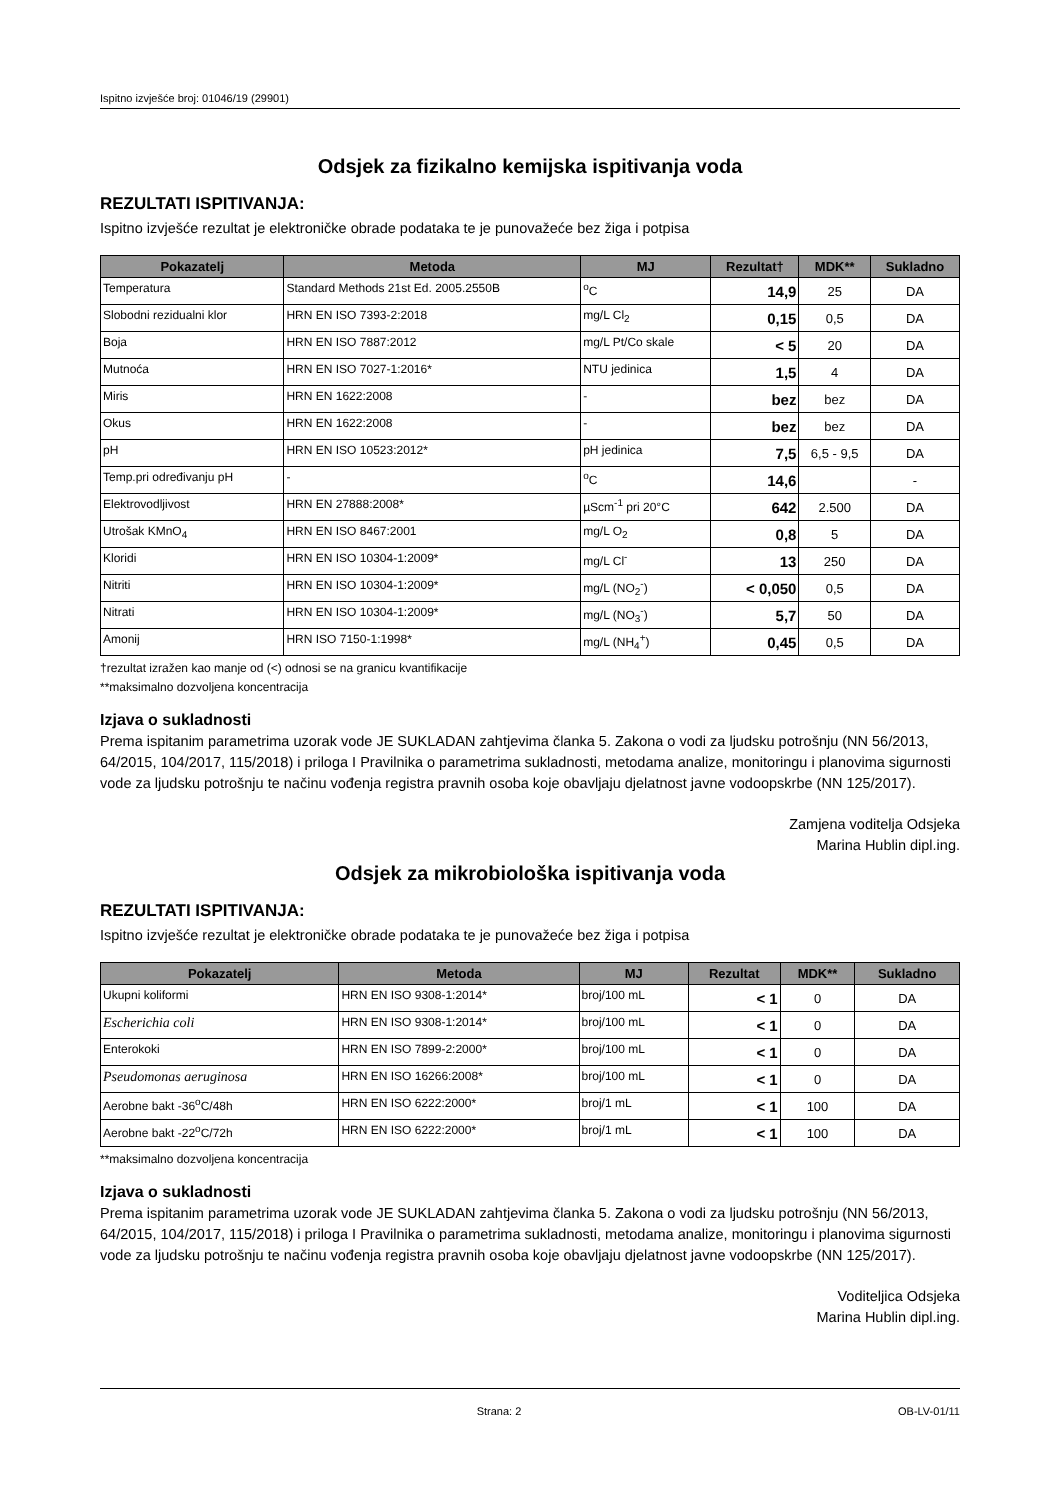Ispitno izvješće broj: 01046/19 (29901)
Odsjek za fizikalno kemijska ispitivanja voda
REZULTATI ISPITIVANJA:
Ispitno izvješće rezultat je elektroničke obrade podataka te je punovažeće bez žiga i potpisa
| Pokazatelj | Metoda | MJ | Rezultat† | MDK** | Sukladno |
| --- | --- | --- | --- | --- | --- |
| Temperatura | Standard Methods 21st Ed. 2005.2550B | <sup>o</sup> C | 14,9 | 25 | DA |
| Slobodni rezidualni klor | HRN EN ISO 7393-2:2018 | mg/L Cl<sub>2</sub> | 0,15 | 0,5 | DA |
| Boja | HRN EN ISO 7887:2012 | mg/L Pt/Co skale | < 5 | 20 | DA |
| Mutnoća | HRN EN ISO 7027-1:2016* | NTU jedinica | 1,5 | 4 | DA |
| Miris | HRN EN 1622:2008 | - | bez | bez | DA |
| Okus | HRN EN 1622:2008 | - | bez | bez | DA |
| pH | HRN EN ISO 10523:2012* | pH jedinica | 7,5 | 6,5 - 9,5 | DA |
| Temp.pri određivanju pH | - | <sup>o</sup> C | 14,6 | | - |
| Elektrovodljivost | HRN EN 27888:2008* | µScm<sup>-1</sup> pri 20°C | 642 | 2.500 | DA |
| Utrošak KMnO<sub>4</sub> | HRN EN ISO 8467:2001 | mg/L O<sub>2</sub> | 0,8 | 5 | DA |
| Kloridi | HRN EN ISO 10304-1:2009* | mg/L Cl<sup>-</sup> | 13 | 250 | DA |
| Nitriti | HRN EN ISO 10304-1:2009* | mg/L (NO<sub>2</sub><sup>-</sup>) | < 0,050 | 0,5 | DA |
| Nitrati | HRN EN ISO 10304-1:2009* | mg/L (NO<sub>3</sub><sup>-</sup>) | 5,7 | 50 | DA |
| Amonij | HRN ISO 7150-1:1998* | mg/L (NH<sub>4</sub><sup>+</sup>) | 0,45 | 0,5 | DA |
†rezultat izražen kao manje od (<) odnosi se na granicu kvantifikacije
**maksimalno dozvoljena koncentracija
Izjava o sukladnosti
Prema ispitanim parametrima uzorak vode JE SUKLADAN zahtjevima članka 5. Zakona o vodi za ljudsku potrošnju (NN 56/2013, 64/2015, 104/2017, 115/2018) i priloga I Pravilnika o parametrima sukladnosti, metodama analize, monitoringu i planovima sigurnosti vode za ljudsku potrošnju te načinu vođenja registra pravnih osoba koje obavljaju djelatnost javne vodoopskrbe (NN 125/2017).
Zamjena voditelja Odsjeka
Marina Hublin dipl.ing.
Odsjek za mikrobiološka ispitivanja voda
REZULTATI ISPITIVANJA:
Ispitno izvješće rezultat je elektroničke obrade podataka te je punovažeće bez žiga i potpisa
| Pokazatelj | Metoda | MJ | Rezultat | MDK** | Sukladno |
| --- | --- | --- | --- | --- | --- |
| Ukupni koliformi | HRN EN ISO 9308-1:2014* | broj/100 mL | < 1 | 0 | DA |
| Escherichia coli | HRN EN ISO 9308-1:2014* | broj/100 mL | < 1 | 0 | DA |
| Enterokoki | HRN EN ISO 7899-2:2000* | broj/100 mL | < 1 | 0 | DA |
| Pseudomonas aeruginosa | HRN EN ISO 16266:2008* | broj/100 mL | < 1 | 0 | DA |
| Aerobne bakt -36<sup>o</sup>C/48h | HRN EN ISO 6222:2000* | broj/1 mL | < 1 | 100 | DA |
| Aerobne bakt -22<sup>o</sup>C/72h | HRN EN ISO 6222:2000* | broj/1 mL | < 1 | 100 | DA |
**maksimalno dozvoljena koncentracija
Izjava o sukladnosti
Prema ispitanim parametrima uzorak vode JE SUKLADAN zahtjevima članka 5. Zakona o vodi za ljudsku potrošnju (NN 56/2013, 64/2015, 104/2017, 115/2018) i priloga I Pravilnika o parametrima sukladnosti, metodama analize, monitoringu i planovima sigurnosti vode za ljudsku potrošnju te načinu vođenja registra pravnih osoba koje obavljaju djelatnost javne vodoopskrbe (NN 125/2017).
Voditeljica Odsjeka
Marina Hublin dipl.ing.
Strana: 2 OB-LV-01/11